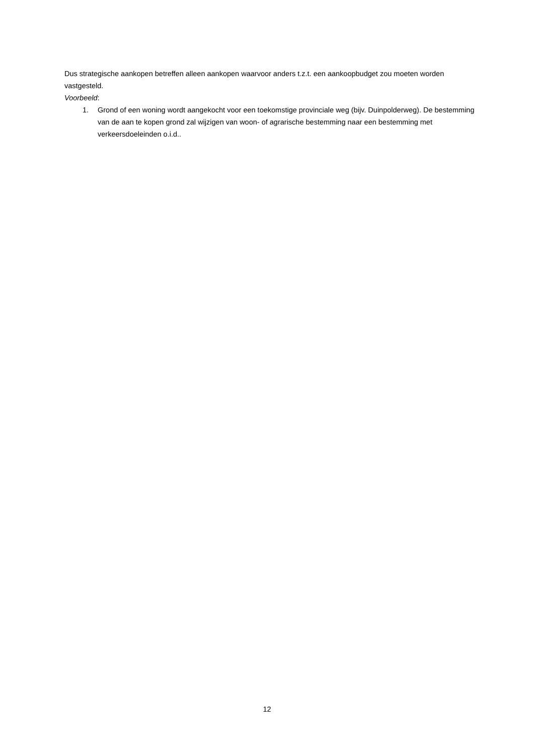Dus strategische aankopen betreffen alleen aankopen waarvoor anders t.z.t. een aankoopbudget zou moeten worden vastgesteld.
Voorbeeld:
1. Grond of een woning wordt aangekocht voor een toekomstige provinciale weg (bijv. Duinpolderweg). De bestemming van de aan te kopen grond zal wijzigen van woon- of agrarische bestemming naar een bestemming met verkeersdoeleinden o.i.d..
12